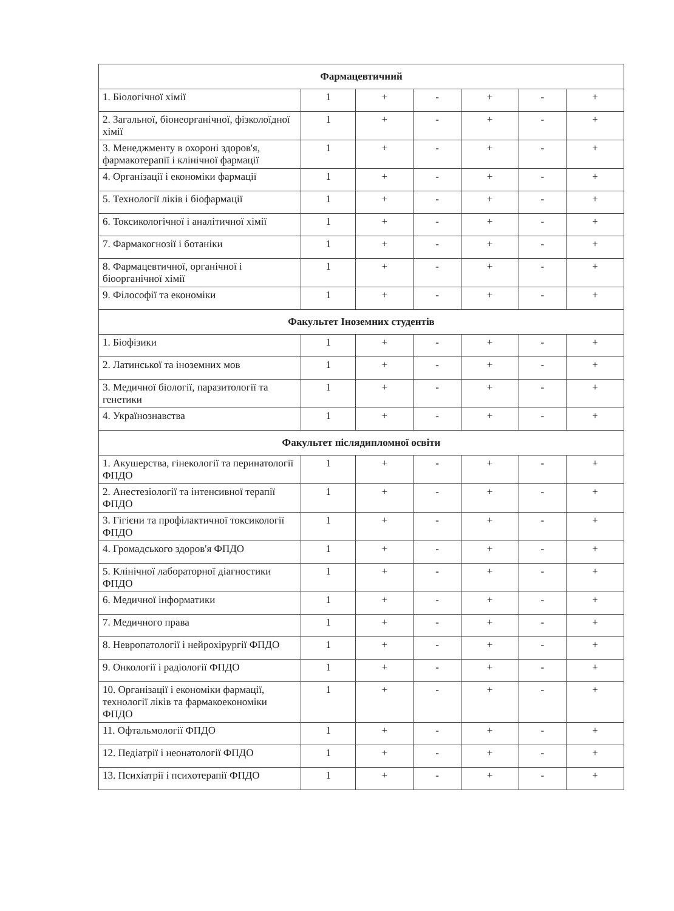| Фармацевтичний | | | | | | |
| --- | --- | --- | --- | --- | --- | --- |
| 1. Біологічної хімії | 1 | + | - | + | - | + |
| 2. Загальної, біонеорганічної, фізколоїдної хімії | 1 | + | - | + | - | + |
| 3. Менеджменту в охороні здоров'я, фармакотерапії і клінічної фармації | 1 | + | - | + | - | + |
| 4. Організації і економіки фармації | 1 | + | - | + | - | + |
| 5. Технології ліків і біофармації | 1 | + | - | + | - | + |
| 6. Токсикологічної і аналітичної хімії | 1 | + | - | + | - | + |
| 7. Фармакогнозії і ботаніки | 1 | + | - | + | - | + |
| 8. Фармацевтичної, органічної і біоорганічної хімії | 1 | + | - | + | - | + |
| 9. Філософії та економіки | 1 | + | - | + | - | + |
| Факультет Іноземних студентів | | | | | | |
| 1. Біофізики | 1 | + | - | + | - | + |
| 2. Латинської та іноземних мов | 1 | + | - | + | - | + |
| 3. Медичної біології, паразитології та генетики | 1 | + | - | + | - | + |
| 4. Українознавства | 1 | + | - | + | - | + |
| Факультет післядипломної освіти | | | | | | |
| 1. Акушерства, гінекології та перинатології ФПДО | 1 | + | - | + | - | + |
| 2. Анестезіології та інтенсивної терапії ФПДО | 1 | + | - | + | - | + |
| 3. Гігієни та профілактичної токсикології ФПДО | 1 | + | - | + | - | + |
| 4. Громадського здоров'я ФПДО | 1 | + | - | + | - | + |
| 5. Клінічної лабораторної діагностики ФПДО | 1 | + | - | + | - | + |
| 6. Медичної інформатики | 1 | + | - | + | - | + |
| 7. Медичного права | 1 | + | - | + | - | + |
| 8. Невропатології і нейрохірургії ФПДО | 1 | + | - | + | - | + |
| 9. Онкології і радіології ФПДО | 1 | + | - | + | - | + |
| 10. Організації і економіки фармації, технології ліків та фармакоекономіки ФПДО | 1 | + | - | + | - | + |
| 11. Офтальмології ФПДО | 1 | + | - | + | - | + |
| 12. Педіатрії і неонатології ФПДО | 1 | + | - | + | - | + |
| 13. Психіатрії і психотерапії ФПДО | 1 | + | - | + | - | + |